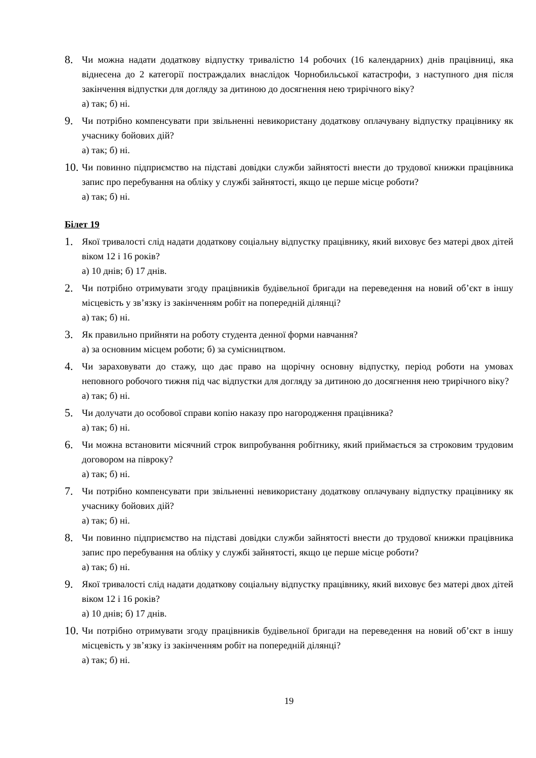8.
Чи можна надати додаткову відпустку тривалістю 14 робочих (16 календарних) днів працівниці, яка віднесена до 2 категорії постраждалих внаслідок Чорнобильської катастрофи, з наступного дня після закінчення відпустки для догляду за дитиною до досягнення нею трирічного віку?
а) так; б) ні.
9.
Чи потрібно компенсувати при звільненні невикористану додаткову оплачувану відпустку працівнику як учаснику бойових дій?
а) так; б) ні.
10.
Чи повинно підприємство на підставі довідки служби зайнятості внести до трудової книжки працівника запис про перебування на обліку у службі зайнятості, якщо це перше місце роботи?
а) так; б) ні.
Білет 19
1.
Якої тривалості слід надати додаткову соціальну відпустку працівнику, який виховує без матері двох дітей віком 12 і 16 років?
а) 10 днів; б) 17 днів.
2.
Чи потрібно отримувати згоду працівників будівельної бригади на переведення на новий об’єкт в іншу місцевість у зв’язку із закінченням робіт на попередній ділянці?
а) так; б) ні.
3.
Як правильно прийняти на роботу студента денної форми навчання?
а) за основним місцем роботи; б) за сумісництвом.
4.
Чи зараховувати до стажу, що дає право на щорічну основну відпустку, період роботи на умовах неповного робочого тижня під час відпустки для догляду за дитиною до досягнення нею трирічного віку?
а) так; б) ні.
5.
Чи долучати до особової справи копію наказу про нагородження працівника?
а) так; б) ні.
6.
Чи можна встановити місячний строк випробування робітнику, який приймається за строковим трудовим договором на півроку?
а) так; б) ні.
7.
Чи потрібно компенсувати при звільненні невикористану додаткову оплачувану відпустку працівнику як учаснику бойових дій?
а) так; б) ні.
8.
Чи повинно підприємство на підставі довідки служби зайнятості внести до трудової книжки працівника запис про перебування на обліку у службі зайнятості, якщо це перше місце роботи?
а) так; б) ні.
9.
Якої тривалості слід надати додаткову соціальну відпустку працівнику, який виховує без матері двох дітей віком 12 і 16 років?
а) 10 днів; б) 17 днів.
10.
Чи потрібно отримувати згоду працівників будівельної бригади на переведення на новий об’єкт в іншу місцевість у зв’язку із закінченням робіт на попередній ділянці?
а) так; б) ні.
19